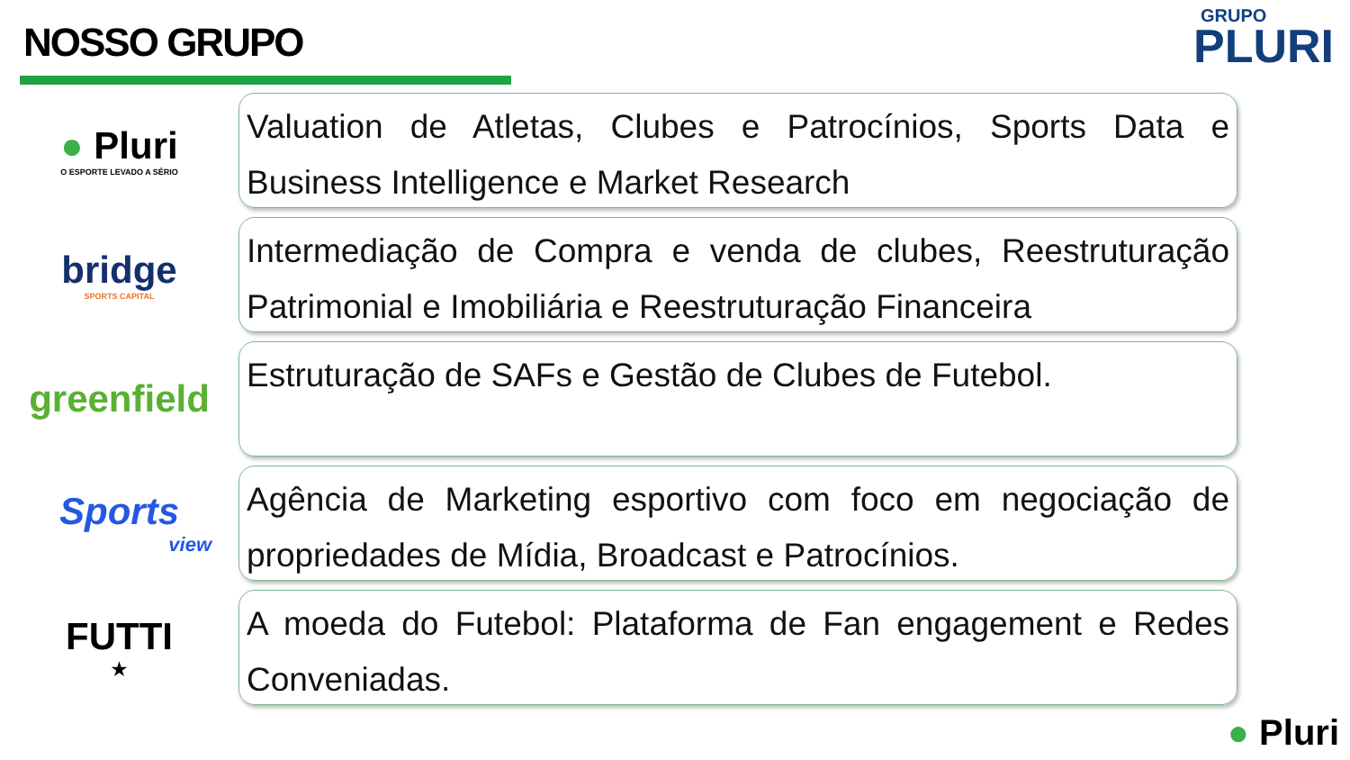NOSSO GRUPO
GRUPO
PLURI
● Pluri
O ESPORTE LEVADO A SÉRIO
Valuation de Atletas, Clubes e Patrocínios, Sports Data e Business Intelligence e Market Research
bridge
SPORTS CAPITAL
Intermediação de Compra e venda de clubes, Reestruturação Patrimonial e Imobiliária e Reestruturação Financeira
greenfield
Estruturação de SAFs e Gestão de Clubes de Futebol.
Sports
view
Agência de Marketing esportivo com foco em negociação de propriedades de Mídia, Broadcast e Patrocínios.
FUTTI
★
A moeda do Futebol: Plataforma de Fan engagement e Redes Conveniadas.
● Pluri